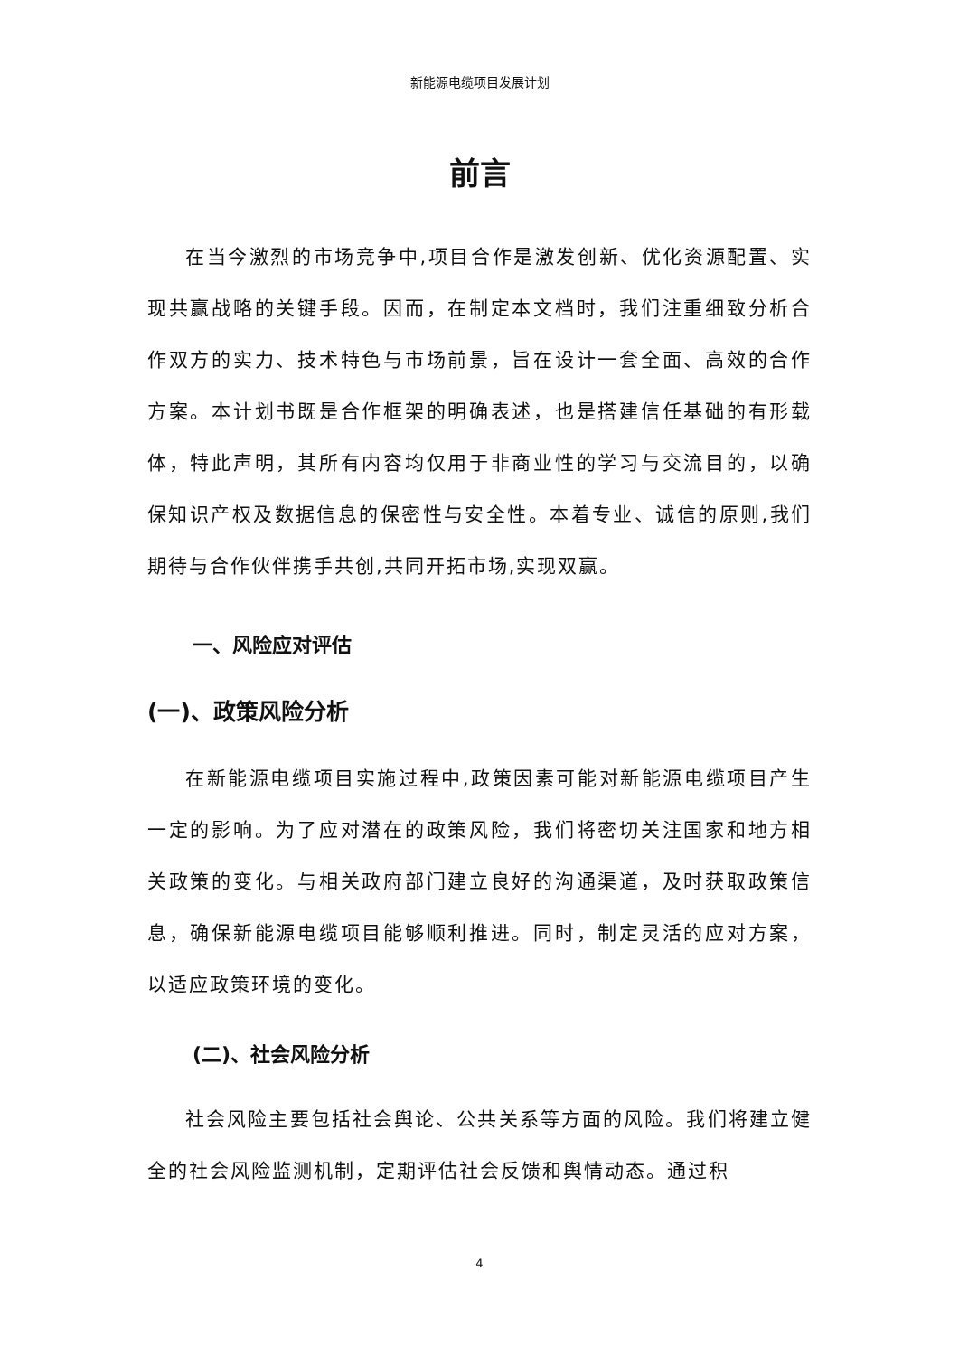新能源电缆项目发展计划
前言
在当今激烈的市场竞争中,项目合作是激发创新、优化资源配置、实现共赢战略的关键手段。因而，在制定本文档时，我们注重细致分析合作双方的实力、技术特色与市场前景，旨在设计一套全面、高效的合作方案。本计划书既是合作框架的明确表述，也是搭建信任基础的有形载体，特此声明，其所有内容均仅用于非商业性的学习与交流目的，以确保知识产权及数据信息的保密性与安全性。本着专业、诚信的原则,我们期待与合作伙伴携手共创,共同开拓市场,实现双赢。
一、风险应对评估
(一)、政策风险分析
在新能源电缆项目实施过程中,政策因素可能对新能源电缆项目产生一定的影响。为了应对潜在的政策风险，我们将密切关注国家和地方相关政策的变化。与相关政府部门建立良好的沟通渠道，及时获取政策信息，确保新能源电缆项目能够顺利推进。同时，制定灵活的应对方案，以适应政策环境的变化。
(二)、社会风险分析
社会风险主要包括社会舆论、公共关系等方面的风险。我们将建立健全的社会风险监测机制，定期评估社会反馈和舆情动态。通过积
4